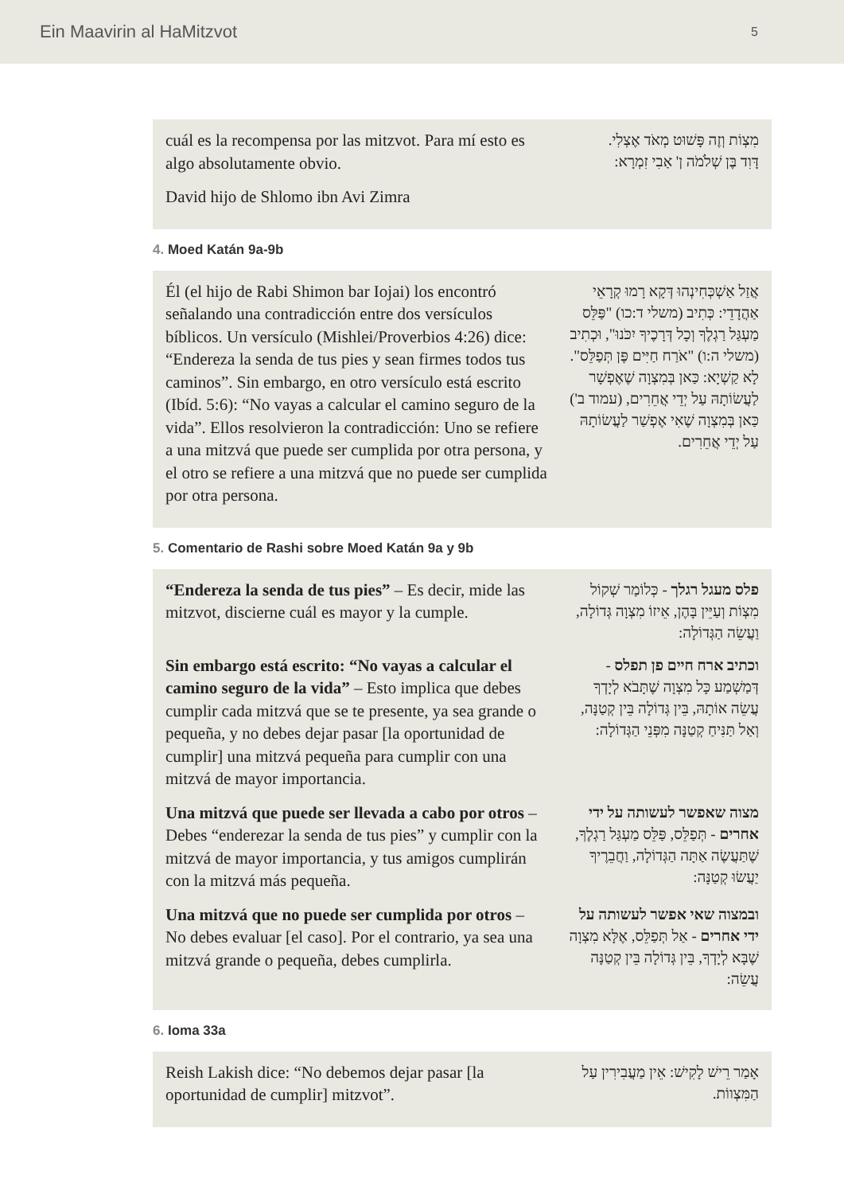Ein Maavirin al HaMitzvot 5
cuál es la recompensa por las mitzvot. Para mí esto es algo absolutamente obvio.
David hijo de Shlomo ibn Avi Zimra
מִצְוֹת וְזֶה פָּשׁוּט מְאֹד אֶצְלִי.
דָּוִד בֶּן שְׁלֹמֹה ן' אַבִי זִמְרָא:
4. Moed Katán 9a-9b
Él (el hijo de Rabi Shimon bar Iojai) los encontró señalando una contradicción entre dos versículos bíblicos. Un versículo (Mishlei/Proverbios 4:26) dice: “Endereza la senda de tus pies y sean firmes todos tus caminos”. Sin embargo, en otro versículo está escrito (Ibíd. 5:6): “No vayas a calcular el camino seguro de la vida”. Ellos resolvieron la contradicción: Uno se refiere a una mitzvá que puede ser cumplida por otra persona, y el otro se refiere a una mitzvá que no puede ser cumplida por otra persona.
אֲזַל אַשְׁכְּחִינְהוּ דְּקָא רָמוּ קְרָאֵי אַהֲדָדֵי: כְּתִיב (משלי ד:כו) "פַּלֵּס מַעְגַּל רַגְלֶךָ וְכָל דְּרָכֶיךָ יִכֹּנוּ", וּכְתִיב (משלי ה:ו) "אֹרַח חַיִּים פֶּן תְּפַלֵּס". לָא קַשְׁיָא: כַּאן בְּמִצְוָה שֶׁאֶפְשָׁר לַעֲשׂוֹתָהּ עַל יְדֵי אֲחֵרִים, (עמוד ב') כַּאן בְּמִצְוָה שֶׁאִי אֶפְשַׁר לַעֲשׂוֹתָהּ עַל יְדֵי אֲחֵרִים.
5. Comentario de Rashi sobre Moed Katán 9a y 9b
“Endereza la senda de tus pies” – Es decir, mide las mitzvot, discierne cuál es mayor y la cumple.
פלס מעגל רגלך - כְּלוֹמַר שְׁקוֹל מִצְוֹת וְעַיֵּין בָּהֶן, אֵיזוֹ מִצְוָה גְּדוֹלָה, וַעֲשֵׂה הַגְּדוֹלָה:
Sin embargo está escrito: “No vayas a calcular el camino seguro de la vida” – Esto implica que debes cumplir cada mitzvá que se te presente, ya sea grande o pequeña, y no debes dejar pasar [la oportunidad de cumplir] una mitzvá pequeña para cumplir con una mitzvá de mayor importancia.
וכתיב ארח חיים פן תפלס - דְּמַשְׁמַע כָּל מִצְוָה שֶׁתָּבֹא לְיָדְךָ עֲשֵׂה אוֹתָהּ, בֵּין גְּדוֹלָה בֵּין קְטַנָּה, וְאַל תַּנִּיחַ קְטַנָּה מִפְּנֵי הַגְּדוֹלָה:
Una mitzvá que puede ser llevada a cabo por otros – Debes “enderezar la senda de tus pies” y cumplir con la mitzvá de mayor importancia, y tus amigos cumplirán con la mitzvá más pequeña.
מצוה שאפשר לעשותה על ידי אחרים - תְּפַלֵּס, פַּלֵּס מַעְגַּל רַגְלֶךָ, שֶׁתַּעֲשֶׂה אַתָּה הַגְּדוֹלָה, וַחֲבֵרֶיךָ יַעֲשׂוּ קְטַנָּה:
Una mitzvá que no puede ser cumplida por otros – No debes evaluar [el caso]. Por el contrario, ya sea una mitzvá grande o pequeña, debes cumplirla.
ובמצוה שאי אפשר לעשותה על ידי אחרים - אַל תְּפַלֵּס, אֶלָּא מִצְוָה שֶׁבָּא לְיָדְךָ, בֵּין גְּדוֹלָה בֵּין קְטַנָּה עֲשֵׂה:
6. Ioma 33a
Reish Lakish dice: “No debemos dejar pasar [la oportunidad de cumplir] mitzvot”.
אָמַר רֵישׁ לָקִישׁ: אֵין מַעֲבִירִין עַל הַמִּצְווֹת.